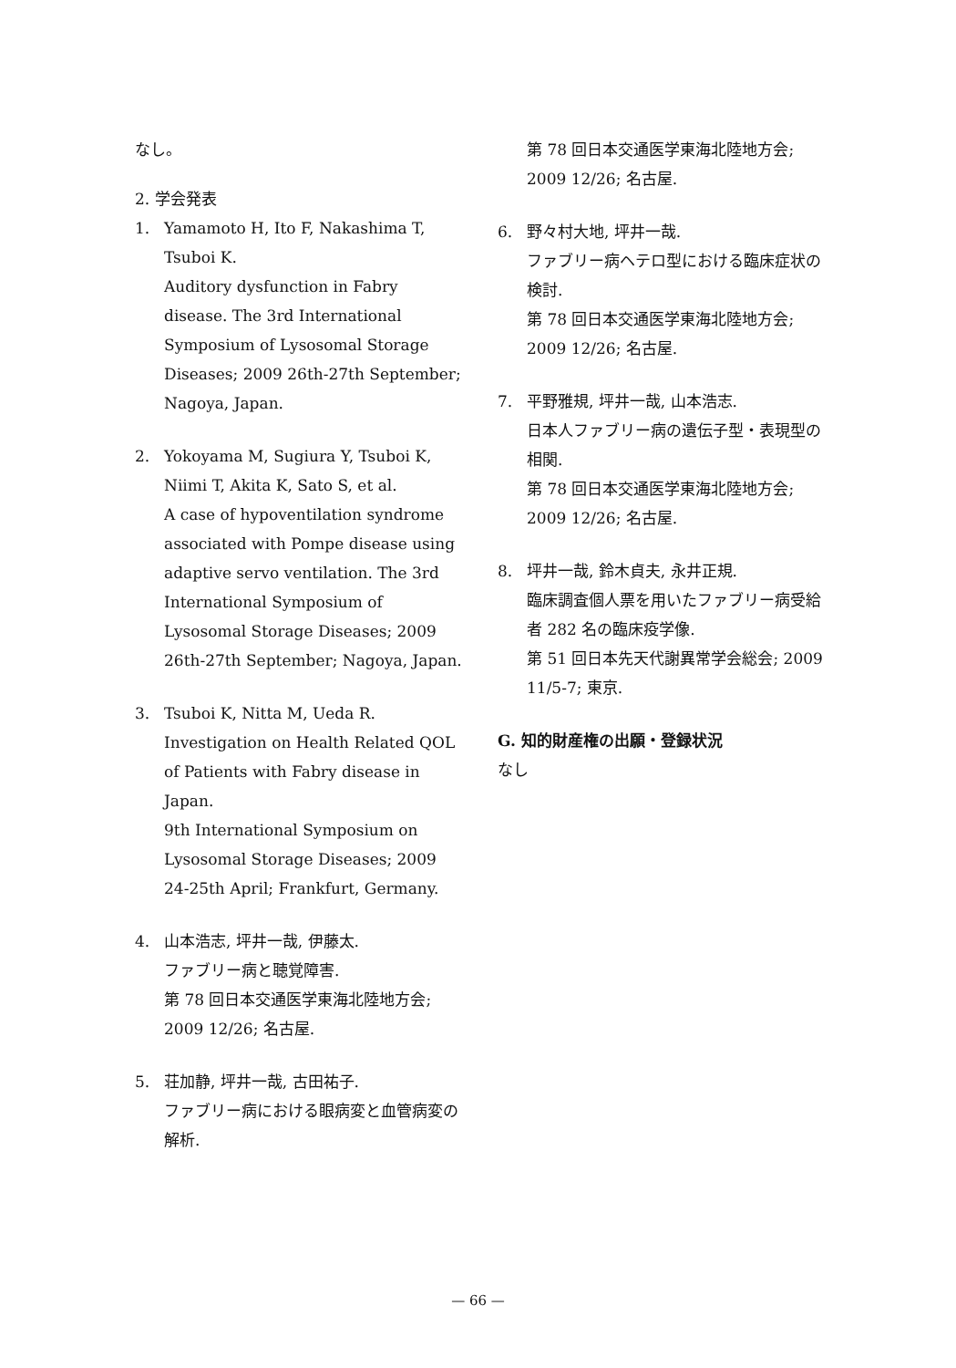なし。
2. 学会発表
1. Yamamoto H, Ito F, Nakashima T, Tsuboi K.
Auditory dysfunction in Fabry disease. The 3rd International Symposium of Lysosomal Storage Diseases; 2009 26th-27th September; Nagoya, Japan.
2. Yokoyama M, Sugiura Y, Tsuboi K, Niimi T, Akita K, Sato S, et al.
A case of hypoventilation syndrome associated with Pompe disease using adaptive servo ventilation. The 3rd International Symposium of Lysosomal Storage Diseases; 2009 26th-27th September; Nagoya, Japan.
3. Tsuboi K, Nitta M, Ueda R.
Investigation on Health Related QOL of Patients with Fabry disease in Japan.
9th International Symposium on Lysosomal Storage Diseases; 2009 24-25th April; Frankfurt, Germany.
4. 山本浩志, 坪井一哉, 伊藤太.
ファブリー病と聴覚障害.
第 78 回日本交通医学東海北陸地方会; 2009 12/26; 名古屋.
5. 荘加静, 坪井一哉, 古田祐子.
ファブリー病における眼病変と血管病変の解析.
第 78 回日本交通医学東海北陸地方会; 2009 12/26; 名古屋.
6. 野々村大地, 坪井一哉.
ファブリー病ヘテロ型における臨床症状の検討.
第 78 回日本交通医学東海北陸地方会; 2009 12/26; 名古屋.
7. 平野雅規, 坪井一哉, 山本浩志.
日本人ファブリー病の遺伝子型・表現型の相関.
第 78 回日本交通医学東海北陸地方会; 2009 12/26; 名古屋.
8. 坪井一哉, 鈴木貞夫, 永井正規.
臨床調査個人票を用いたファブリー病受給者 282 名の臨床疫学像.
第 51 回日本先天代謝異常学会総会; 2009 11/5-7; 東京.
G. 知的財産権の出願・登録状況
なし
— 66 —